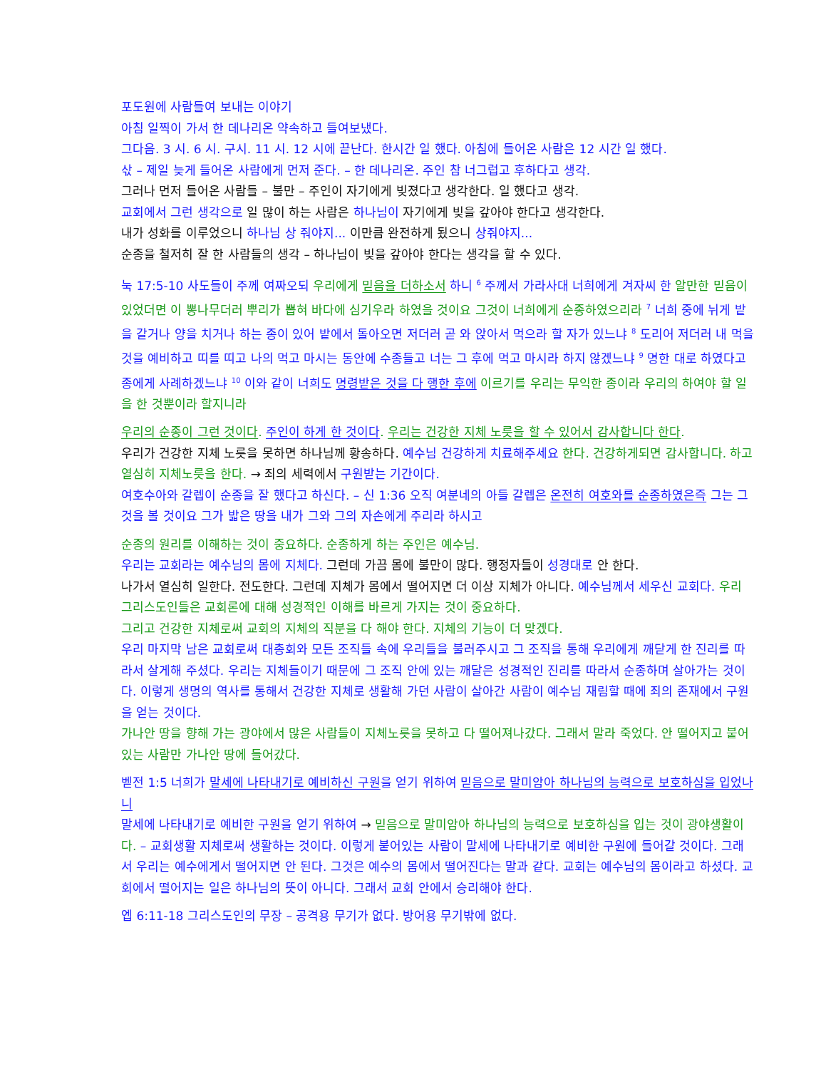포도원에 사람들여 보내는 이야기
아침 일찍이 가서 한 데나리온 약속하고 들여보냈다.
그다음. 3 시. 6 시. 구시. 11 시. 12 시에 끝난다. 한시간 일 했다. 아침에 들어온 사람은 12 시간 일 했다.
삯 – 제일 늦게 들어온 사람에게 먼저 준다. – 한 데나리온. 주인 참 너그럽고 후하다고 생각.
그러나 먼저 들어온 사람들 – 불만 – 주인이 자기에게 빚졌다고 생각한다. 일 했다고 생각.
교회에서 그런 생각으로 일 많이 하는 사람은 하나님이 자기에게 빚을 갚아야 한다고 생각한다.
내가 성화를 이루었으니 하나님 상 줘야지... 이만큼 완전하게 됬으니 상줘야지...
순종을 철저히 잘 한 사람들의 생각 – 하나님이 빚을 갚아야 한다는 생각을 할 수 있다.
눅 17:5-10 사도들이 주께 여짜오되 우리에게 믿음을 더하소서 하니 <sup>6</sup> 주께서 가라사대 너희에게 겨자씨 한 알만한 믿음이 있었더면 이 뽕나무더러 뿌리가 뽑혀 바다에 심기우라 하였을 것이요 그것이 너희에게 순종하였으리라 <sup>7</sup> 너희 중에 뉘게 밭을 갈거나 양을 치거나 하는 종이 있어 밭에서 돌아오면 저더러 곧 와 앉아서 먹으라 할 자가 있느냐 <sup>8</sup> 도리어 저더러 내 먹을 것을 예비하고 띠를 띠고 나의 먹고 마시는 동안에 수종들고 너는 그 후에 먹고 마시라 하지 않겠느냐 <sup>9</sup> 명한 대로 하였다고 종에게 사례하겠느냐 <sup>10</sup> 이와 같이 너희도 명령받은 것을 다 행한 후에 이르기를 우리는 무익한 종이라 우리의 하여야 할 일을 한 것뿐이라 할지니라
우리의 순종이 그런 것이다. 주인이 하게 한 것이다. 우리는 건강한 지체 노릇을 할 수 있어서 감사합니다 한다.
우리가 건강한 지체 노릇을 못하면 하나님께 황송하다. 예수님 건강하게 치료해주세요 한다. 건강하게되면 감사합니다. 하고 열심히 지체노릇을 한다. → 죄의 세력에서 구원받는 기간이다.
여호수아와 갈렙이 순종을 잘 했다고 하신다. – 신 1:36 오직 여분네의 아들 갈렙은 온전히 여호와를 순종하였은즉 그는 그것을 볼 것이요 그가 밟은 땅을 내가 그와 그의 자손에게 주리라 하시고
순종의 원리를 이해하는 것이 중요하다. 순종하게 하는 주인은 예수님.
우리는 교회라는 예수님의 몸에 지체다. 그런데 가끔 몸에 불만이 많다. 행정자들이 성경대로 안 한다.
나가서 열심히 일한다. 전도한다. 그런데 지체가 몸에서 떨어지면 더 이상 지체가 아니다. 예수님께서 세우신 교회다. 우리 그리스도인들은 교회론에 대해 성경적인 이해를 바르게 가지는 것이 중요하다.
그리고 건강한 지체로써 교회의 지체의 직분을 다 해야 한다. 지체의 기능이 더 맞겠다.
우리 마지막 남은 교회로써 대총회와 모든 조직들 속에 우리들을 불러주시고 그 조직을 통해 우리에게 깨닫게 한 진리를 따라서 살게해 주셨다. 우리는 지체들이기 때문에 그 조직 안에 있는 깨달은 성경적인 진리를 따라서 순종하며 살아가는 것이다. 이렇게 생명의 역사를 통해서 건강한 지체로 생활해 가던 사람이 살아간 사람이 예수님 재림할 때에 죄의 존재에서 구원을 얻는 것이다.
가나안 땅을 향해 가는 광야에서 많은 사람들이 지체노릇을 못하고 다 떨어져나갔다. 그래서 말라 죽었다. 안 떨어지고 붙어 있는 사람만 가나안 땅에 들어갔다.
벧전 1:5 너희가 말세에 나타내기로 예비하신 구원을 얻기 위하여 믿음으로 말미암아 하나님의 능력으로 보호하심을 입었나니
말세에 나타내기로 예비한 구원을 얻기 위하여 → 믿음으로 말미암아 하나님의 능력으로 보호하심을 입는 것이 광야생활이다. – 교회생활 지체로써 생활하는 것이다. 이렇게 붙어있는 사람이 말세에 나타내기로 예비한 구원에 들어갈 것이다. 그래서 우리는 예수에게서 떨어지면 안 된다. 그것은 예수의 몸에서 떨어진다는 말과 같다. 교회는 예수님의 몸이라고 하셨다. 교회에서 떨어지는 일은 하나님의 뜻이 아니다. 그래서 교회 안에서 승리해야 한다.
엡 6:11-18 그리스도인의 무장 – 공격용 무기가 없다. 방어용 무기밖에 없다.